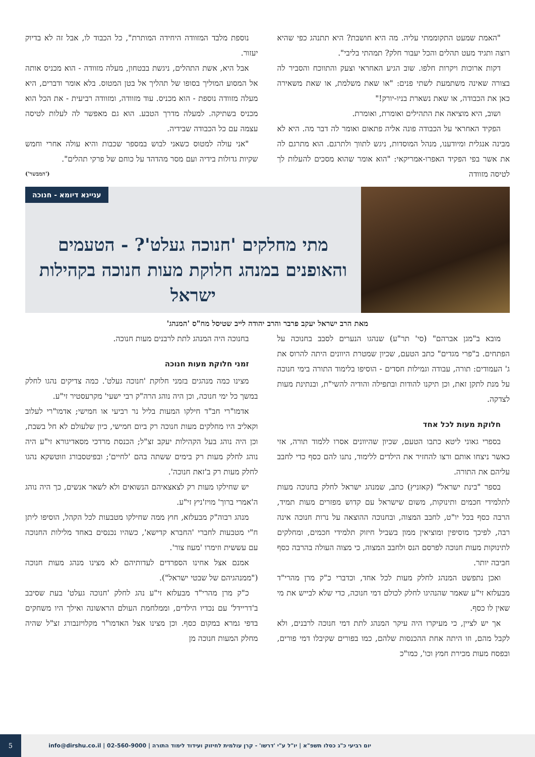"האמת שמעט התקוממתי עליה. מה היא חושבת? היא תתנהג כפי שהיא רוצה ותגיד מעט תהלים והכל יעבור חלק? תמהתי בליבי".
דקות ארוכות ויקרות חלפו. שוב הגיע האחראי וצעק והתווכח והסביר לה בצורה שאינה משתמעת לשתי פנים: "או שאת משלמת, או שאת משאירה כאן את הכבודה, או שאת נשארת בניו-יורק!"
ושוב, היא מוציאה את התהילים ואומרת, ואומרת.
הפקיד האחראי על הכבודה פונה אליה פתאום ואומר לה דבר מה. היא לא מבינה אנגלית ומיודענו, מנהל המוסדות, ניגש לתווך ולתרגם. הוא מתרגם לה את אשר בפי הפקיד האפרו-אמריקאי: "הוא אומר שהוא מסכים להעלות לך לטיסה מזוודה
נוספת מלבד המזוודה היחידה המותרת", כל הכבוד לו, אבל זה לא בדיוק יעזור.
אבל היא, אשת התהלים, ניגשת בבטחון, מעלה מזוודה - הוא מכניס אותה אל המסוע המוליך בסופו של תהליך אל בטן המטוס. בלא אומר ודברים, היא מעלה מזוודה נוספת - הוא מכניס. עוד מזוודה, ומזוודה רביעית - את הכל הוא מכניס בשתיקה. למעלה מדרך הטבע. הוא גם מאפשר לה לעלות לטיסה עצמה עם כל הכבודה שבידיה.
"אני עולה למטוס כשאני לבוש במספר שכבות והיא עולה אחרי וחמש שקיות גדולות בידיה ועם מסר מהדהד על כוחם של פרקי תהלים".
('המבשר')
עניינא דיומא - חנוכה
מתי מחלקים 'חנוכה געלט'? - הטעמים והאופנים במנהג חלוקת מעות חנוכה בקהילות ישראל
מאת הרב ישראל יעקב פרבר והרב יהודה לייב שטיסל מח"ס 'המנהג'
מובא ב"מגן אברהם" (סי' תר"ע) שנהגו הנערים לסבב בחנוכה על הפתחים. ב"פרי מגדים" כתב הטעם, שכיון שמטרת היוונים היתה להרוס את ג' העמודים: תורה, עבודה וגמילות חסדים - הוסיפו בלימוד התורה בימי חנוכה על מנת לתקן זאת, וכן תיקנו להודות ובתפילה והודיה להשי"ת, ובנתינת מעות לצדקה.
חלוקת מעות לכל אחד
בספרי גאוני ליטא כתבו הטעם, שכיון שהיוונים אסרו ללמוד תורה, אזי כאשר ניצחו אותם ורצו להחזיר את הילדים ללימוד, נתנו להם כסף כדי לחבב עליהם את התורה.
בספר "בינת ישראל" (קאזניץ) כתב, שמנהג ישראל לחלק בחנוכה מעות לתלמידי חכמים ותינוקות, משום שישראל עם קדוש מפזרים מעות תמיד, הרבה כסף בכל יו"ט, לחבב המצוה, ובחנוכה ההוצאה על נרות חנוכה אינה רבה, לפיכך מוסיפין ומוציאין ממון בשביל חיזוק תלמידי חכמים, ומחלקים לתינוקות מעות חנוכה לפרסם הנס ולחבב המצוה, כי מצוה העולה בהרבה כסף חביבה יותר.
ואכן נתפשט המנהג לחלק מעות לכל אחד, וכדברי כ"ק מרן מהרי"ד מבעלזא זי"ע שאמר שהנהיגו לחלק לכולם דמי חנוכה, כדי שלא לבייש את מי שאין לו כסף.
אך יש לציין, כי מעיקרו היה עיקר המנהג לתת דמי חנוכה לרבנים, ולא לקבל מהם, וזו היתה אחת ההכנסות שלהם, כמו בפורים שקיבלו דמי פורים, ובפסח מעות מכירת חמץ וכו', כמו"כ
בחנוכה היה המנהג לתת לרבנים מעות חנוכה.
זמני חלוקת מעות חנוכה
מצינו כמה מנהגים בזמני חלוקת 'חנוכה געלט'. כמה צדיקים נהגו לחלק במשך כל ימי חנוכה, וכן היה נוהג הרה"ק רבי ישעי' מקרעסטיר זי"ע.
אדמו"רי חב"ד חילקו המעות בליל נר רביעי או חמישי; אדמו"רי לעלוב וקאליב היו מחלקים מעות חנוכה רק ביום חמישי, כיון שלעולם לא חל בשבת, וכן היה נוהג בעל הקהילות יעקב זצ"ל; הכנסת מרדכי מסאדיגורא זי"ע היה נוהג לחלק מעות רק בימים ששתה בהם 'לחיים'; ובפיטסבורג וזוטשקא נהגו לחלק מעות רק ב'זאת חנוכה'.
יש שחילקו מעות רק לצאצאיהם הנשואים ולא לשאר אנשים, כך היה נוהג ה'אמרי ברוך' מויז'ניץ זי"ע.
מנהג רבוה"ק מבעלזא, חוץ ממה שחילקו מטבעות לכל הקהל, הוסיפו ליתן ח"י מטבעות לחברי 'החברא קדישא', כשהיו נכנסים באחד מלילות החנוכה עם עששית וזימרו 'מעוז צור'.
אמנם אצל אחינו הספרדים לעדותיהם לא מצינו מנהג מעות חנוכה ("ממנהגיהם של שבטי ישראל").
כ"ק מרן מהרי"ד מבעלזא זי"ע נהג לחלק 'חנוכה געלט' בעת שסיבב ב'דריידל' עם נכדיו הילדים, וממלחמת העולם הראשונה ואילך היו משחקים בדפי גמרא במקום כסף. וכן מצינו אצל האדמו"ר מקלויזנבורג זצ"ל שהיה מחלק המעות חנוכה מן
יום רביעי כ"ג כסלו תשפ"א | יו"ל ע"י 'דרשו' - קרן עולמית לחיזוק ועידוד לימוד התורה | 02-560-9000 | info@dirshu.co.il
5